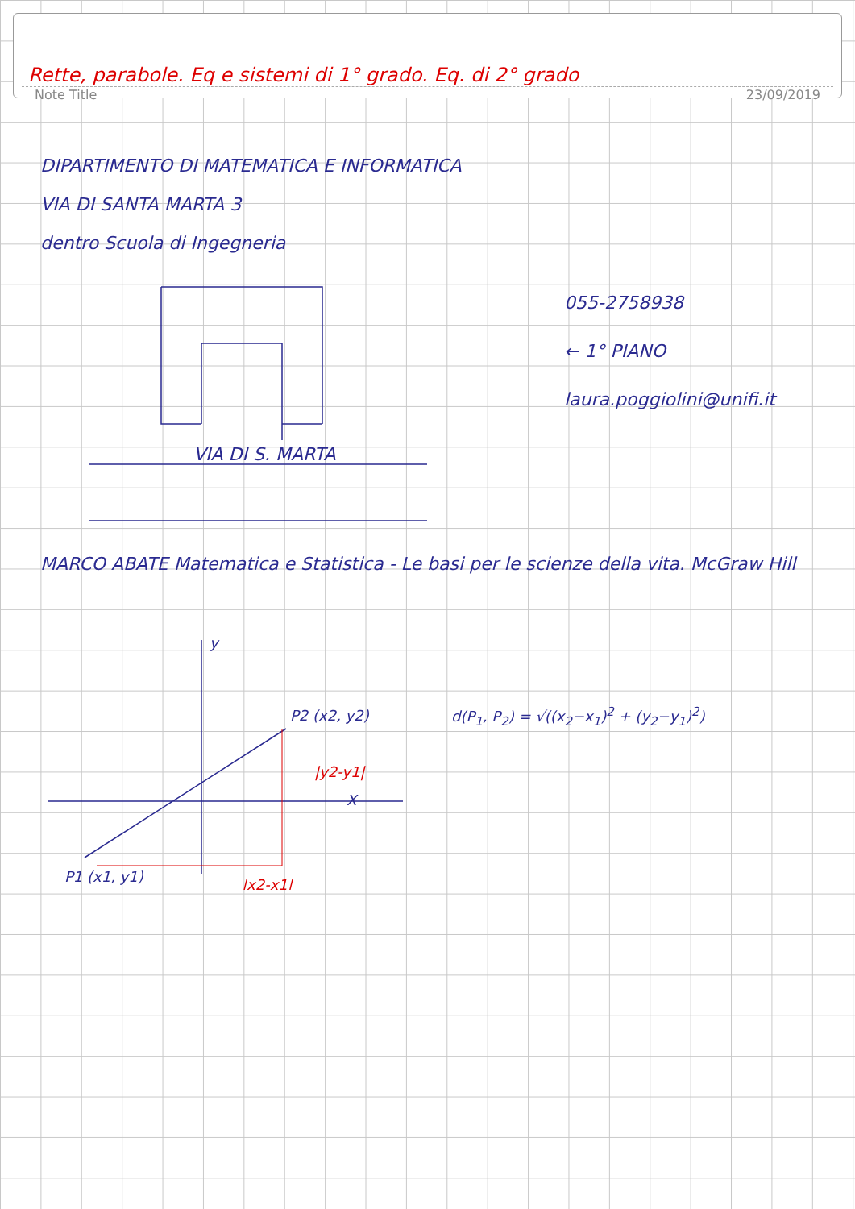Rette, parabole. Eq e sistemi di 1° grado. Eq. di 2° grado
Note Title 23/09/2019
DIPARTIMENTO DI MATEMATICA E INFORMATICA
VIA DI SANTA MARTA 3
dentro Scuola di Ingegneria
VIA DI S. MARTA
055-2758938
← 1° PIANO
laura.poggiolini@unifi.it
MARCO ABATE Matematica e Statistica - Le basi per le scienze della vita. McGraw Hill
y
X
P2 (x2, y2)
P1 (x1, y1)
|y2-y1|
|x2-x1|
d(P<sub>1</sub>, P<sub>2</sub>) = √((x<sub>2</sub>−x<sub>1</sub>)<sup>2</sup> + (y<sub>2</sub>−y<sub>1</sub>)<sup>2</sup>)